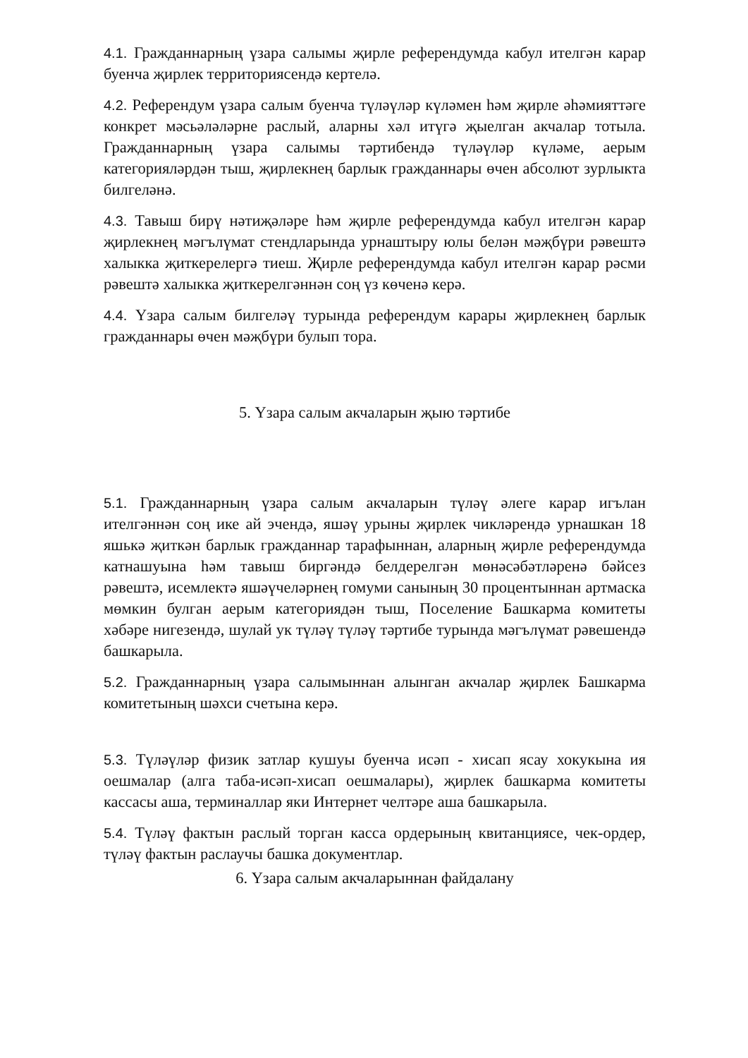4.1. Гражданнарның үзара салымы җирле референдумда кабул ителгән карар буенча җирлек территориясендә кертелә.
4.2. Референдум үзара салым буенча түләүләр күләмен һәм җирле әһәмияттәге конкрет мәсьәләләрне раслый, аларны хәл итүгә җыелган акчалар тотыла. Гражданнарның үзара салымы тәртибендә түләүләр күләме, аерым категорияләрдән тыш, җирлекнең барлык гражданнары өчен абсолют зурлыкта билгеләнә.
4.3. Тавыш бирү нәтиҗәләре һәм җирле референдумда кабул ителгән карар җирлекнең мәгълүмат стендларында урнаштыру юлы белән мәҗбүри рәвештә халыкка җиткерелергә тиеш. Җирле референдумда кабул ителгән карар рәсми рәвештә халыкка җиткерелгәннән соң үз көченә керә.
4.4. Үзара салым билгеләү турында референдум карары җирлекнең барлык гражданнары өчен мәҗбүри булып тора.
5. Үзара салым акчаларын җыю тәртибе
5.1. Гражданнарның үзара салым акчаларын түләү әлеге карар игълан ителгәннән соң ике ай эчендә, яшәү урыны җирлек чикләрендә урнашкан 18 яшькә җиткән барлык гражданнар тарафыннан, аларның җирле референдумда катнашуына һәм тавыш биргәндә белдерелгән мөнәсәбәтләренә бәйсез рәвештә, исемлектә яшәүчеләрнең гомуми санының 30 процентыннан артмаска мөмкин булган аерым категориядән тыш, Поселение Башкарма комитеты хәбәре нигезендә, шулай ук түләү түләү тәртибе турында мәгълүмат рәвешендә башкарыла.
5.2. Гражданнарның үзара салымыннан алынган акчалар җирлек Башкарма комитетының шәхси счетына керә.
5.3. Түләүләр физик затлар кушуы буенча исәп - хисап ясау хокукына ия оешмалар (алга таба-исәп-хисап оешмалары), җирлек башкарма комитеты кассасы аша, терминаллар яки Интернет челтәре аша башкарыла.
5.4. Түләү фактын раслый торган касса ордерының квитанциясе, чек-ордер, түләү фактын раслаучы башка документлар.
6. Үзара салым акчаларыннан файдалану